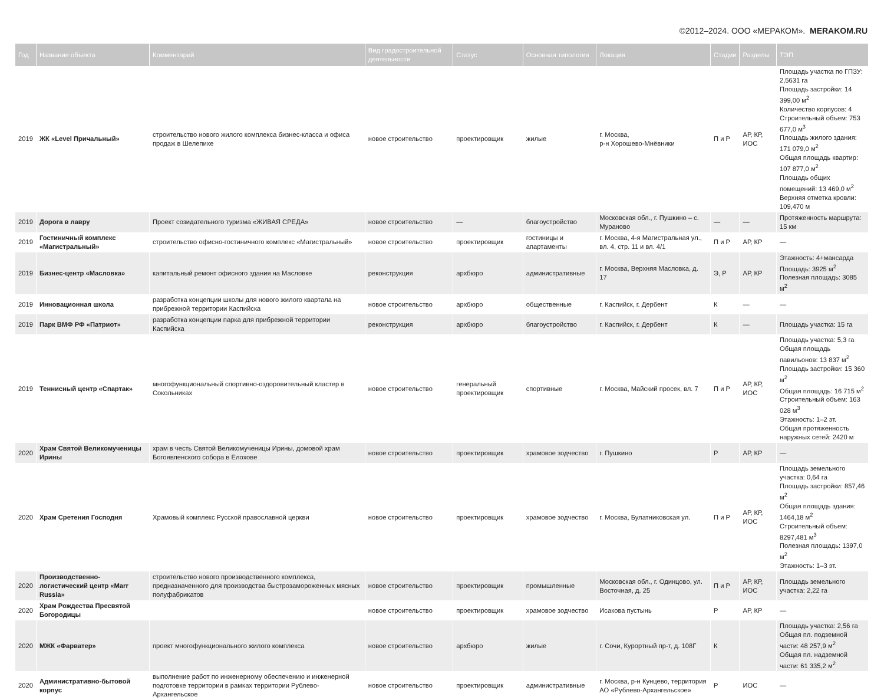©2012–2024. ООО «МЕРАКОМ». MERAKOM.RU
| Год | Название объекта | Комментарий | Вид градостроительной деятельности | Статус | Основная типология | Локация | Стадии | Разделы | ТЭП |
| --- | --- | --- | --- | --- | --- | --- | --- | --- | --- |
| 2019 | ЖК «Level Причальный» | строительство нового жилого комплекса бизнес-класса и офиса продаж в Шелепихе | новое строительство | проектировщик | жилые | г. Москва, р-н Хорошево-Мнёвники | П и Р | АР, КР, ИОС | Площадь участка по ГПЗУ: 2,5631 га Площадь застройки: 14 399,00 м<sup>2</sup> Количество корпусов: 4 Строительный объем: 753 677,0 м<sup>3</sup> Площадь жилого здания: 171 079,0 м<sup>2</sup> Общая площадь квартир: 107 877,0 м<sup>2</sup> Площадь общих помещений: 13 469,0 м<sup>2</sup> Верхняя отметка кровли: 109,470 м |
| 2019 | Дорога в лавру | Проект созидательного туризма «ЖИВАЯ СРЕДА» | новое строительство | — | благоустройство | Московская обл., г. Пушкино – с. Мураново | — | — | Протяженность маршрута: 15 км |
| 2019 | Гостиничный комплекс «Магистральный» | строительство офисно-гостиничного комплекс «Магистральный» | новое строительство | проектировщик | гостиницы и апартаменты | г. Москва, 4-я Магистральная ул., вл. 4, стр. 11 и вл. 4/1 | П и Р | АР, КР | — |
| 2019 | Бизнес-центр «Масловка» | капитальный ремонт офисного здания на Масловке | реконструкция | архбюро | административные | г. Москва, Верхняя Масловка, д. 17 | Э, Р | АР, КР | Этажность: 4+мансарда Площадь: 3925 м<sup>2</sup> Полезная площадь: 3085 м<sup>2</sup> |
| 2019 | Инновационная школа | разработка концепции школы для нового жилого квартала на прибрежной территории Каспийска | новое строительство | архбюро | общественные | г. Каспийск, г. Дербент | К | — | — |
| 2019 | Парк ВМФ РФ «Патриот» | разработка концепции парка для прибрежной территории Каспийска | реконструкция | архбюро | благоустройство | г. Каспийск, г. Дербент | К | — | Площадь участка: 15 га |
| 2019 | Теннисный центр «Спартак» | многофункциональный спортивно-оздоровительный кластер в Сокольниках | новое строительство | генеральный проектировщик | спортивные | г. Москва, Майский просек, вл. 7 | П и Р | АР, КР, ИОС | Площадь участка: 5,3 га Общая площадь павильонов: 13 837 м<sup>2</sup> Площадь застройки: 15 360 м<sup>2</sup> Общая площадь: 16 715 м<sup>2</sup> Строительный объем: 163 028 м<sup>3</sup> Этажность: 1–2 эт. Общая протяженность наружных сетей: 2420 м |
| 2020 | Храм Святой Великомученицы Ирины | храм в честь Святой Великомученицы Ирины, домовой храм Богоявленского собора в Елохове | новое строительство | проектировщик | храмовое зодчество | г. Пушкино | Р | АР, КР | — |
| 2020 | Храм Сретения Господня | Храмовый комплекс Русской православной церкви | новое строительство | проектировщик | храмовое зодчество | г. Москва, Булатниковская ул. | П и Р | АР, КР, ИОС | Площадь земельного участка: 0,64 га Площадь застройки: 857,46 м<sup>2</sup> Общая площадь здания: 1464,18 м<sup>2</sup> Строительный объем: 8297,481 м<sup>3</sup> Полезная площадь: 1397,0 м<sup>2</sup> Этажность: 1–3 эт. |
| 2020 | Производственно-логистический центр «Marr Russia» | строительство нового производственного комплекса, предназначенного для производства быстрозамороженных мясных полуфабрикатов | новое строительство | проектировщик | промышленные | Московская обл., г. Одинцово, ул. Восточная, д. 25 | П и Р | АР, КР, ИОС | Площадь земельного участка: 2,22 га |
| 2020 | Храм Рождества Пресвятой Богородицы | | новое строительство | проектировщик | храмовое зодчество | Исакова пустынь | Р | АР, КР | — |
| 2020 | МЖК «Фарватер» | проект многофункционального жилого комплекса | новое строительство | архбюро | жилые | г. Сочи, Курортный пр-т, д. 108Г | К | | Площадь участка: 2,56 га Общая пл. подземной части: 48 257,9 м<sup>2</sup> Общая пл. надземной части: 61 335,2 м<sup>2</sup> |
| 2020 | Административно-бытовой корпус | выполнение работ по инженерному обеспечению и инженерной подготовке территории в рамках территории Рублево-Архангельское | новое строительство | проектировщик | административные | г. Москва, р-н Кунцево, территория АО «Рублево-Архангельское» | Р | ИОС | — |